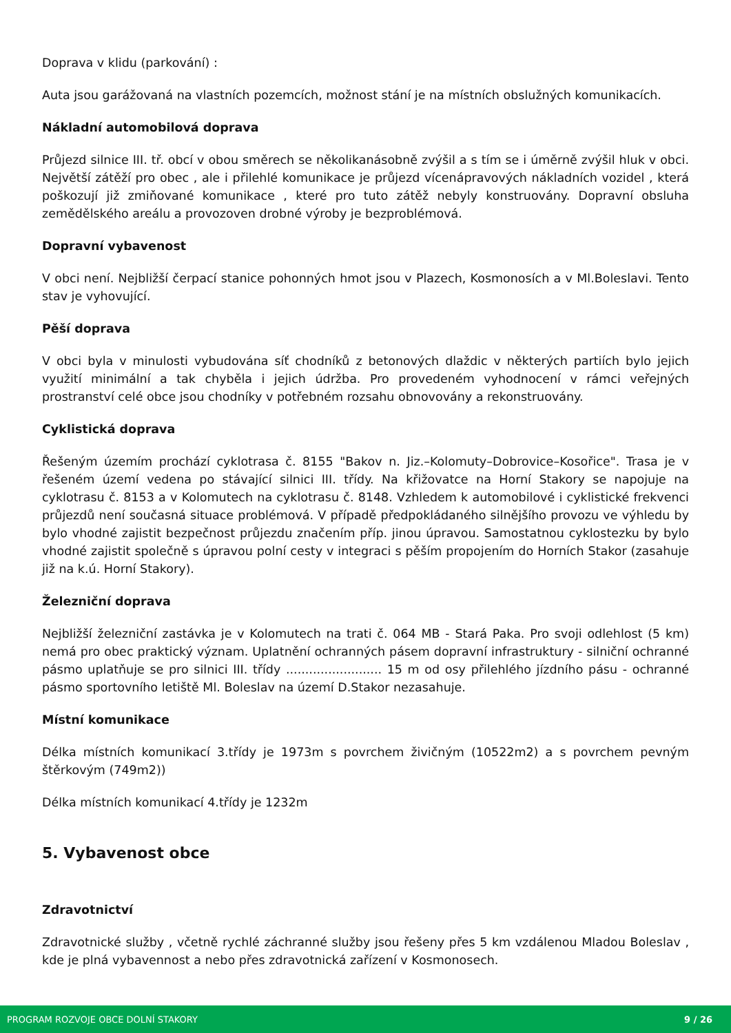Doprava v klidu (parkování) :
Auta jsou garážovaná na vlastních pozemcích, možnost stání je na místních obslužných komunikacích.
Nákladní automobilová doprava
Průjezd silnice III. tř. obcí v obou směrech se několikanásobně zvýšil a s tím se i úměrně zvýšil hluk v obci. Největší zátěží pro obec , ale i přilehlé komunikace je průjezd vícenápravových nákladních vozidel , která poškozují již zmiňované komunikace , které pro tuto zátěž nebyly konstruovány. Dopravní obsluha zemědělského areálu a provozoven drobné výroby je bezproblémová.
Dopravní vybavenost
V obci není. Nejbližší čerpací stanice pohonných hmot jsou v Plazech, Kosmonosích a v Ml.Boleslavi. Tento stav je vyhovující.
Pěší doprava
V obci byla v minulosti vybudována síť chodníků z betonových dlaždic v některých partiích bylo jejich využití minimální a tak chyběla i jejich údržba. Pro provedeném vyhodnocení v rámci veřejných prostranství celé obce jsou chodníky v potřebném rozsahu obnovovány a rekonstruovány.
Cyklistická doprava
Řešeným územím prochází cyklotrasa č. 8155 "Bakov n. Jiz.–Kolomuty–Dobrovice–Kosořice". Trasa je v řešeném území vedena po stávající silnici III. třídy. Na křižovatce na Horní Stakory se napojuje na cyklotrasu č. 8153 a v Kolomutech na cyklotrasu č. 8148. Vzhledem k automobilové i cyklistické frekvenci průjezdů není současná situace problémová. V případě předpokládaného silnějšího provozu ve výhledu by bylo vhodné zajistit bezpečnost průjezdu značením příp. jinou úpravou. Samostatnou cyklostezku by bylo vhodné zajistit společně s úpravou polní cesty v integraci s pěším propojením do Horních Stakor (zasahuje již na k.ú. Horní Stakory).
Železniční doprava
Nejbližší železniční zastávka je v Kolomutech na trati č. 064 MB - Stará Paka. Pro svoji odlehlost (5 km) nemá pro obec praktický význam. Uplatnění ochranných pásem dopravní infrastruktury - silniční ochranné pásmo uplatňuje se pro silnici III. třídy ......................... 15 m od osy přilehlého jízdního pásu - ochranné pásmo sportovního letiště Ml. Boleslav na území D.Stakor nezasahuje.
Místní komunikace
Délka místních komunikací 3.třídy je 1973m s povrchem živičným (10522m2) a s povrchem pevným štěrkovým (749m2))
Délka místních komunikací 4.třídy je 1232m
5. Vybavenost obce
Zdravotnictví
Zdravotnické služby , včetně rychlé záchranné služby jsou řešeny přes 5 km vzdálenou Mladou Boleslav , kde je plná vybavennost a nebo přes zdravotnická zařízení v Kosmonosech.
PROGRAM ROZVOJE OBCE DOLNÍ STAKORY 9 / 26